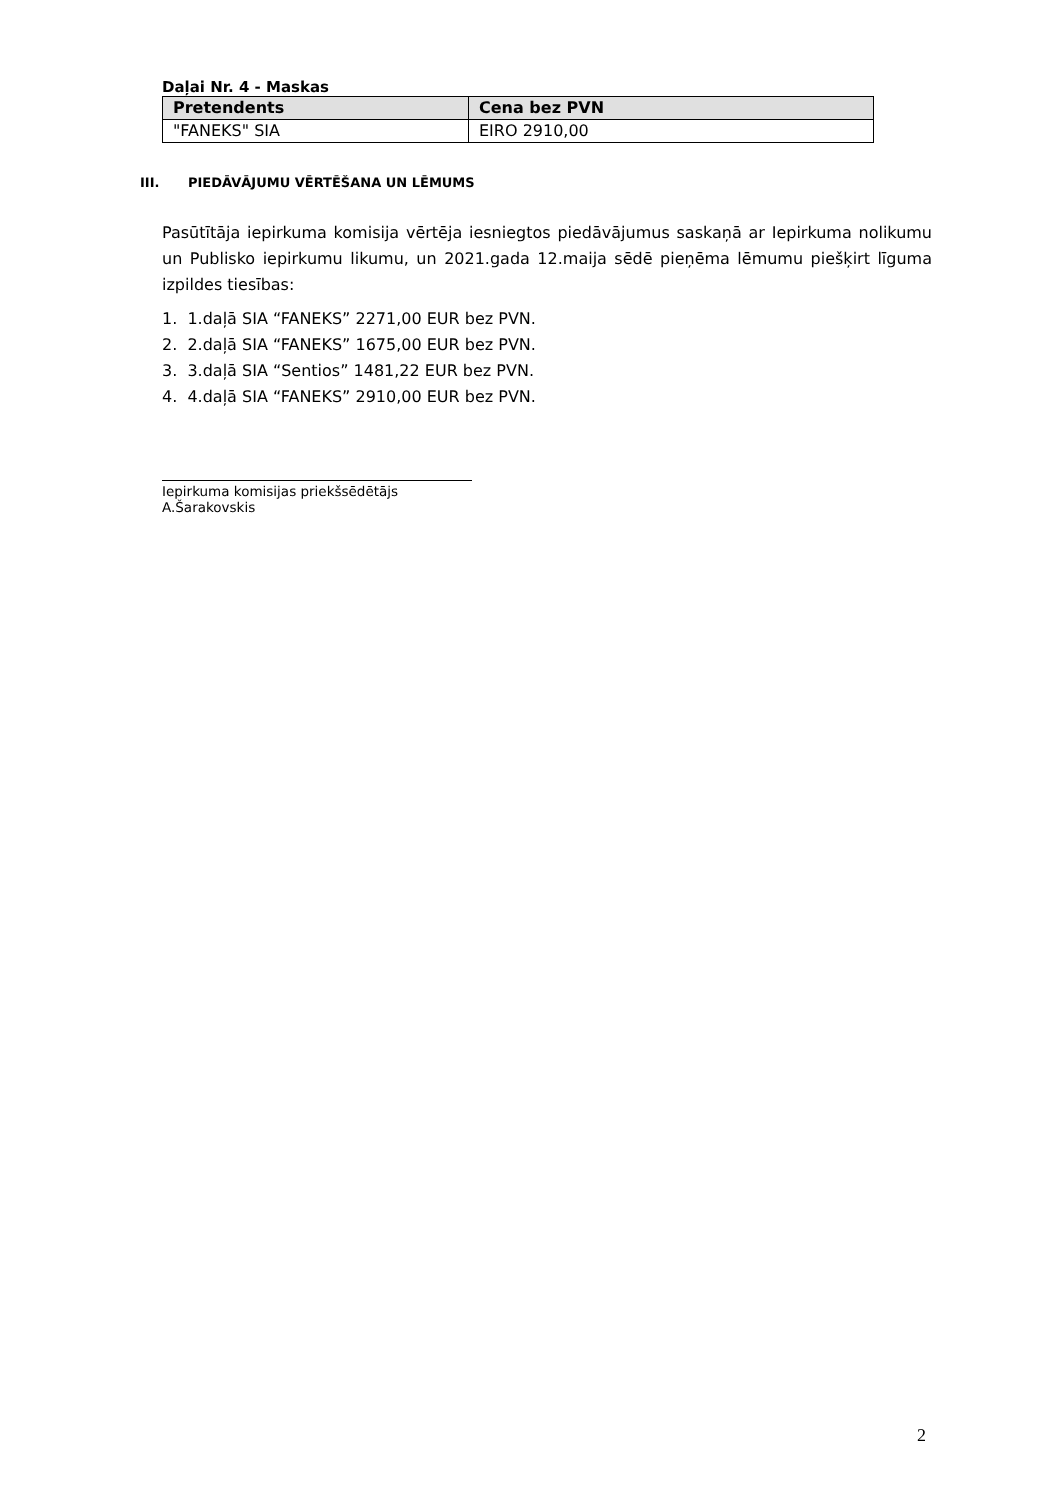Daļai Nr. 4 - Maskas
| Pretendents | Cena bez PVN |
| --- | --- |
| "FANEKS" SIA | EIRO 2910,00 |
III. PIEDĀVĀJUMU VĒRTĒŠANA UN LĒMUMS
Pasūtītāja iepirkuma komisija vērtēja iesniegtos piedāvājumus saskaņā ar Iepirkuma nolikumu un Publisko iepirkumu likumu, un 2021.gada 12.maija sēdē pieņēma lēmumu piešķirt līguma izpildes tiesības:
1. 1.daļā SIA “FANEKS” 2271,00 EUR bez PVN.
2. 2.daļā SIA “FANEKS” 1675,00 EUR bez PVN.
3. 3.daļā SIA “Sentios” 1481,22 EUR bez PVN.
4. 4.daļā SIA “FANEKS” 2910,00 EUR bez PVN.
Iepirkuma komisijas priekšsēdētājs A.Šarakovskis
2